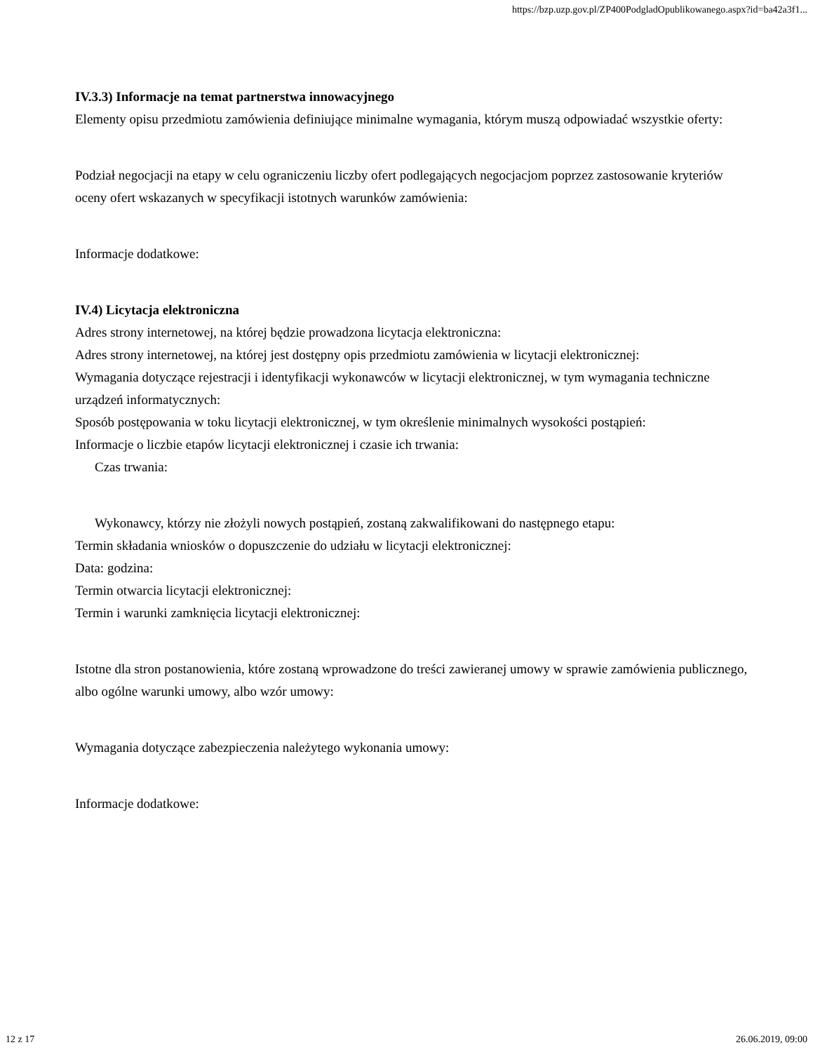https://bzp.uzp.gov.pl/ZP400PodgladOpublikowanego.aspx?id=ba42a3f1...
IV.3.3) Informacje na temat partnerstwa innowacyjnego
Elementy opisu przedmiotu zamówienia definiujące minimalne wymagania, którym muszą odpowiadać wszystkie oferty:
Podział negocjacji na etapy w celu ograniczeniu liczby ofert podlegających negocjacjom poprzez zastosowanie kryteriów oceny ofert wskazanych w specyfikacji istotnych warunków zamówienia:
Informacje dodatkowe:
IV.4) Licytacja elektroniczna
Adres strony internetowej, na której będzie prowadzona licytacja elektroniczna:
Adres strony internetowej, na której jest dostępny opis przedmiotu zamówienia w licytacji elektronicznej:
Wymagania dotyczące rejestracji i identyfikacji wykonawców w licytacji elektronicznej, w tym wymagania techniczne urządzeń informatycznych:
Sposób postępowania w toku licytacji elektronicznej, w tym określenie minimalnych wysokości postąpień:
Informacje o liczbie etapów licytacji elektronicznej i czasie ich trwania:
Czas trwania:
Wykonawcy, którzy nie złożyli nowych postąpień, zostaną zakwalifikowani do następnego etapu:
Termin składania wniosków o dopuszczenie do udziału w licytacji elektronicznej:
Data: godzina:
Termin otwarcia licytacji elektronicznej:
Termin i warunki zamknięcia licytacji elektronicznej:
Istotne dla stron postanowienia, które zostaną wprowadzone do treści zawieranej umowy w sprawie zamówienia publicznego, albo ogólne warunki umowy, albo wzór umowy:
Wymagania dotyczące zabezpieczenia należytego wykonania umowy:
Informacje dodatkowe:
12 z 17 26.06.2019, 09:00